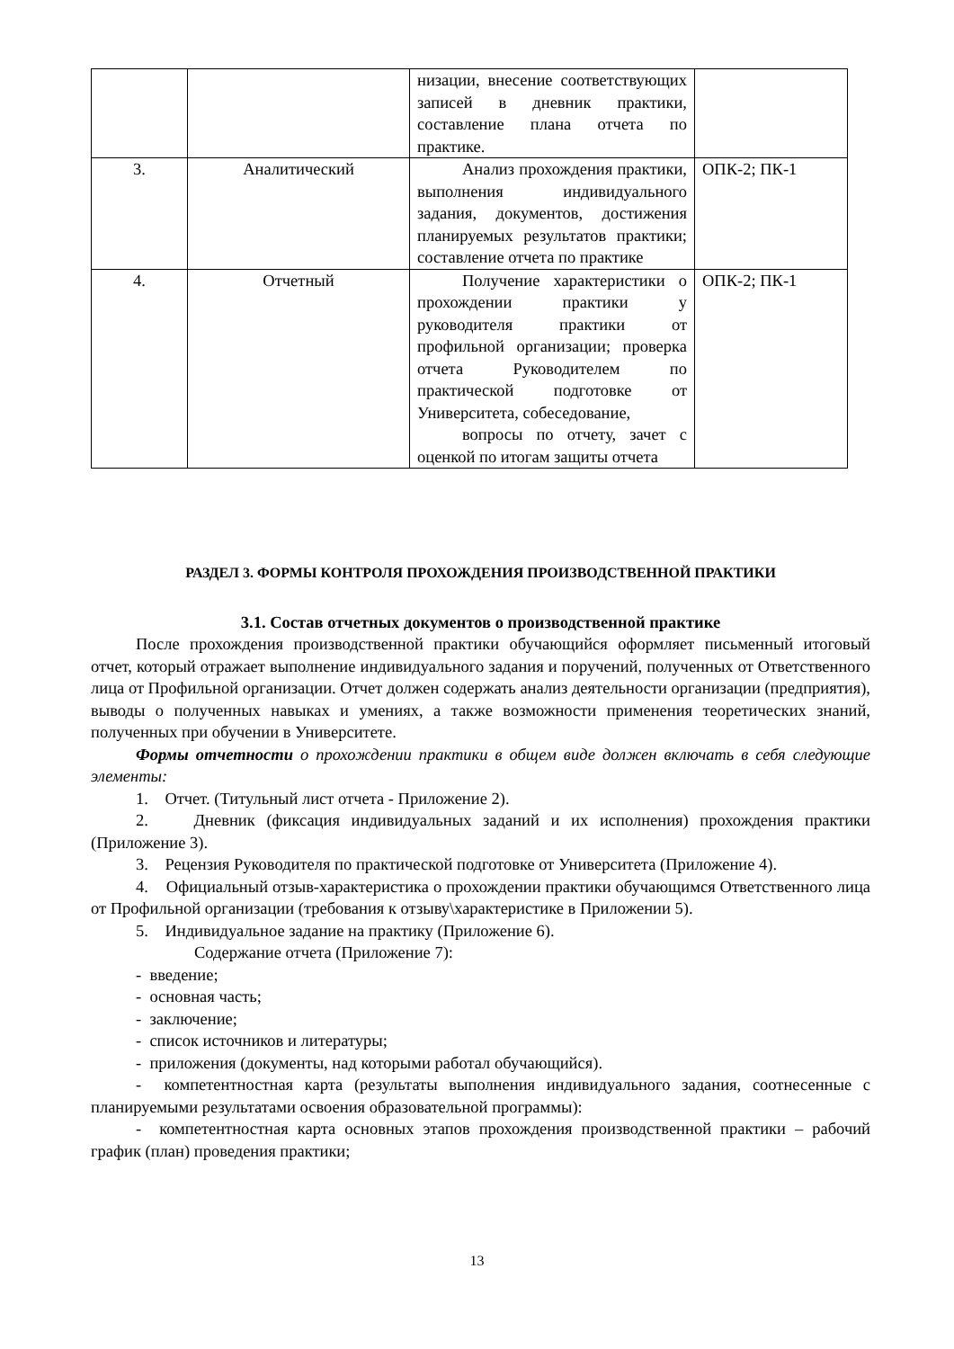| | | низации, внесение соответствующих записей в дневник практики, составление плана отчета по практике. | |
| 3. | Аналитический | Анализ прохождения практики, выполнения индивидуального задания, документов, достижения планируемых результатов практики; составление отчета по практике | ОПК-2; ПК-1 |
| 4. | Отчетный | Получение характеристики о прохождении практики у руководителя практики от профильной организации; проверка отчета Руководителем по практической подготовке от Университета, собеседование, вопросы по отчету, зачет с оценкой по итогам защиты отчета | ОПК-2; ПК-1 |
РАЗДЕЛ 3. ФОРМЫ КОНТРОЛЯ ПРОХОЖДЕНИЯ ПРОИЗВОДСТВЕННОЙ ПРАКТИКИ
3.1. Состав отчетных документов о производственной практике
После прохождения производственной практики обучающийся оформляет письменный итоговый отчет, который отражает выполнение индивидуального задания и поручений, полученных от Ответственного лица от Профильной организации. Отчет должен содержать анализ деятельности организации (предприятия), выводы о полученных навыках и умениях, а также возможности применения теоретических знаний, полученных при обучении в Университете.
Формы отчетности о прохождении практики в общем виде должен включать в себя следующие элементы:
1. Отчет. (Титульный лист отчета - Приложение 2).
2. Дневник (фиксация индивидуальных заданий и их исполнения) прохождения практики (Приложение 3).
3. Рецензия Руководителя по практической подготовке от Университета (Приложение 4).
4. Официальный отзыв-характеристика о прохождении практики обучающимся Ответственного лица от Профильной организации (требования к отзыву\характеристике в Приложении 5).
5. Индивидуальное задание на практику (Приложение 6).
Содержание отчета (Приложение 7):
- введение;
- основная часть;
- заключение;
- список источников и литературы;
- приложения (документы, над которыми работал обучающийся).
- компетентностная карта (результаты выполнения индивидуального задания, соотнесенные с планируемыми результатами освоения образовательной программы):
- компетентностная карта основных этапов прохождения производственной практики – рабочий график (план) проведения практики;
13